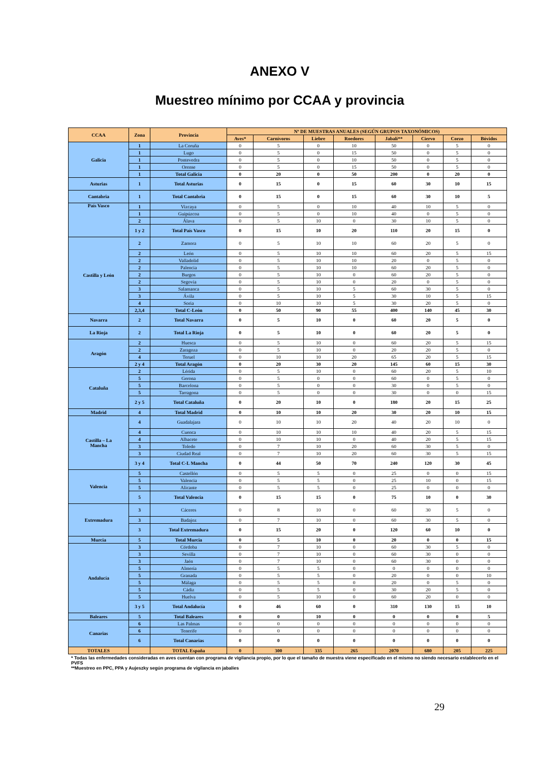ANEXO V
Muestreo mínimo por CCAA y provincia
| CCAA | Zona | Provincia | Nº DE MUESTRAS ANUALES (SEGÚN GRUPOS TAXONÓMICOS) | | | | | | | |
| --- | --- | --- | --- | --- | --- | --- | --- | --- | --- | --- |
| | | | Aves* | Carnívoros | Liebre | Roedores | Jabalí** | Ciervo | Corzo | Bóvidos |
| Galicia | 1 | La Coruña | 0 | 5 | 0 | 10 | 50 | 0 | 5 | 0 |
| | 1 | Lugo | 0 | 5 | 0 | 15 | 50 | 0 | 5 | 0 |
| | 1 | Pontevedra | 0 | 5 | 0 | 10 | 50 | 0 | 5 | 0 |
| | 1 | Orense | 0 | 5 | 0 | 15 | 50 | 0 | 5 | 0 |
| | 1 | Total Galicia | 0 | 20 | 0 | 50 | 200 | 0 | 20 | 0 |
| Asturias | 1 | Total Asturias | 0 | 15 | 0 | 15 | 60 | 30 | 10 | 15 |
| Cantabria | 1 | Total Cantabria | 0 | 15 | 0 | 15 | 60 | 30 | 10 | 5 |
| País Vasco | 1 | Vizcaya | 0 | 5 | 0 | 10 | 40 | 10 | 5 | 0 |
| | 1 | Guipúzcoa | 0 | 5 | 0 | 10 | 40 | 0 | 5 | 0 |
| | 2 | Álava | 0 | 5 | 10 | 0 | 30 | 10 | 5 | 0 |
| | 1 y 2 | Total País Vasco | 0 | 15 | 10 | 20 | 110 | 20 | 15 | 0 |
| Castilla y León | 2 | Zamora | 0 | 5 | 10 | 10 | 60 | 20 | 5 | 0 |
| | 2 | León | 0 | 5 | 10 | 10 | 60 | 20 | 5 | 15 |
| | 2 | Valladolid | 0 | 5 | 10 | 10 | 20 | 0 | 5 | 0 |
| | 2 | Palencia | 0 | 5 | 10 | 10 | 60 | 20 | 5 | 0 |
| | 2 | Burgos | 0 | 5 | 10 | 0 | 60 | 20 | 5 | 0 |
| | 2 | Segovia | 0 | 5 | 10 | 0 | 20 | 0 | 5 | 0 |
| | 3 | Salamanca | 0 | 5 | 10 | 5 | 60 | 30 | 5 | 0 |
| | 3 | Ávila | 0 | 5 | 10 | 5 | 30 | 10 | 5 | 15 |
| | 4 | Soria | 0 | 10 | 10 | 5 | 30 | 20 | 5 | 0 |
| | 2,3,4 | Total C-León | 0 | 50 | 90 | 55 | 400 | 140 | 45 | 30 |
| Navarra | 2 | Total Navarra | 0 | 5 | 10 | 0 | 60 | 20 | 5 | 0 |
| La Rioja | 2 | Total La Rioja | 0 | 5 | 10 | 0 | 60 | 20 | 5 | 0 |
| Aragón | 2 | Huesca | 0 | 5 | 10 | 0 | 60 | 20 | 5 | 15 |
| | 2 | Zaragoza | 0 | 5 | 10 | 0 | 20 | 20 | 5 | 0 |
| | 4 | Teruel | 0 | 10 | 10 | 20 | 65 | 20 | 5 | 15 |
| | 2 y 4 | Total Aragón | 0 | 20 | 30 | 20 | 145 | 60 | 15 | 30 |
| Cataluña | 2 | Lérida | 0 | 5 | 10 | 0 | 60 | 20 | 5 | 10 |
| | 5 | Gerona | 0 | 5 | 0 | 0 | 60 | 0 | 5 | 0 |
| | 5 | Barcelona | 0 | 5 | 0 | 0 | 30 | 0 | 5 | 0 |
| | 5 | Tarragona | 0 | 5 | 0 | 0 | 30 | 0 | 0 | 15 |
| | 2 y 5 | Total Cataluña | 0 | 20 | 10 | 0 | 180 | 20 | 15 | 25 |
| Madrid | 4 | Total Madrid | 0 | 10 | 10 | 20 | 30 | 20 | 10 | 15 |
| Castilla – La Mancha | 4 | Guadalajara | 0 | 10 | 10 | 20 | 40 | 20 | 10 | 0 |
| | 4 | Cuenca | 0 | 10 | 10 | 10 | 40 | 20 | 5 | 15 |
| | 4 | Albacete | 0 | 10 | 10 | 0 | 40 | 20 | 5 | 15 |
| | 3 | Toledo | 0 | 7 | 10 | 20 | 60 | 30 | 5 | 0 |
| | 3 | Ciudad Real | 0 | 7 | 10 | 20 | 60 | 30 | 5 | 15 |
| | 3 y 4 | Total C-L Mancha | 0 | 44 | 50 | 70 | 240 | 120 | 30 | 45 |
| Valencia | 5 | Castellón | 0 | 5 | 5 | 0 | 25 | 0 | 0 | 15 |
| | 5 | Valencia | 0 | 5 | 5 | 0 | 25 | 10 | 0 | 15 |
| | 5 | Alicante | 0 | 5 | 5 | 0 | 25 | 0 | 0 | 0 |
| | 5 | Total Valencia | 0 | 15 | 15 | 0 | 75 | 10 | 0 | 30 |
| Extremadura | 3 | Cáceres | 0 | 8 | 10 | 0 | 60 | 30 | 5 | 0 |
| | 3 | Badajoz | 0 | 7 | 10 | 0 | 60 | 30 | 5 | 0 |
| | 3 | Total Extremadura | 0 | 15 | 20 | 0 | 120 | 60 | 10 | 0 |
| Murcia | 5 | Total Murcia | 0 | 5 | 10 | 0 | 20 | 0 | 0 | 15 |
| Andalucía | 3 | Córdoba | 0 | 7 | 10 | 0 | 60 | 30 | 5 | 0 |
| | 3 | Sevilla | 0 | 7 | 10 | 0 | 60 | 30 | 0 | 0 |
| | 3 | Jaén | 0 | 7 | 10 | 0 | 60 | 30 | 0 | 0 |
| | 5 | Almería | 0 | 5 | 5 | 0 | 0 | 0 | 0 | 0 |
| | 5 | Granada | 0 | 5 | 5 | 0 | 20 | 0 | 0 | 10 |
| | 5 | Málaga | 0 | 5 | 5 | 0 | 20 | 0 | 5 | 0 |
| | 5 | Cádiz | 0 | 5 | 5 | 0 | 30 | 20 | 5 | 0 |
| | 5 | Huelva | 0 | 5 | 10 | 0 | 60 | 20 | 0 | 0 |
| | 3 y 5 | Total Andalucía | 0 | 46 | 60 | 0 | 310 | 130 | 15 | 10 |
| Baleares | 5 | Total Baleares | 0 | 0 | 10 | 0 | 0 | 0 | 0 | 5 |
| Canarias | 6 | Las Palmas | 0 | 0 | 0 | 0 | 0 | 0 | 0 | 0 |
| | 6 | Tenerife | 0 | 0 | 0 | 0 | 0 | 0 | 0 | 0 |
| | 6 | Total Canarias | 0 | 0 | 0 | 0 | 0 | 0 | 0 | 0 |
| TOTALES | | TOTAL España | 0 | 300 | 335 | 265 | 2070 | 680 | 205 | 225 |
* Todas las enfermedades consideradas en aves cuentan con programa de vigilancia propio, por lo que el tamaño de muestra viene especificado en el mismo no siendo necesario establecerlo en el PVFS
**Muestreo en PPC, PPA y Aujeszky según programa de vigilancia en jabalíes
29